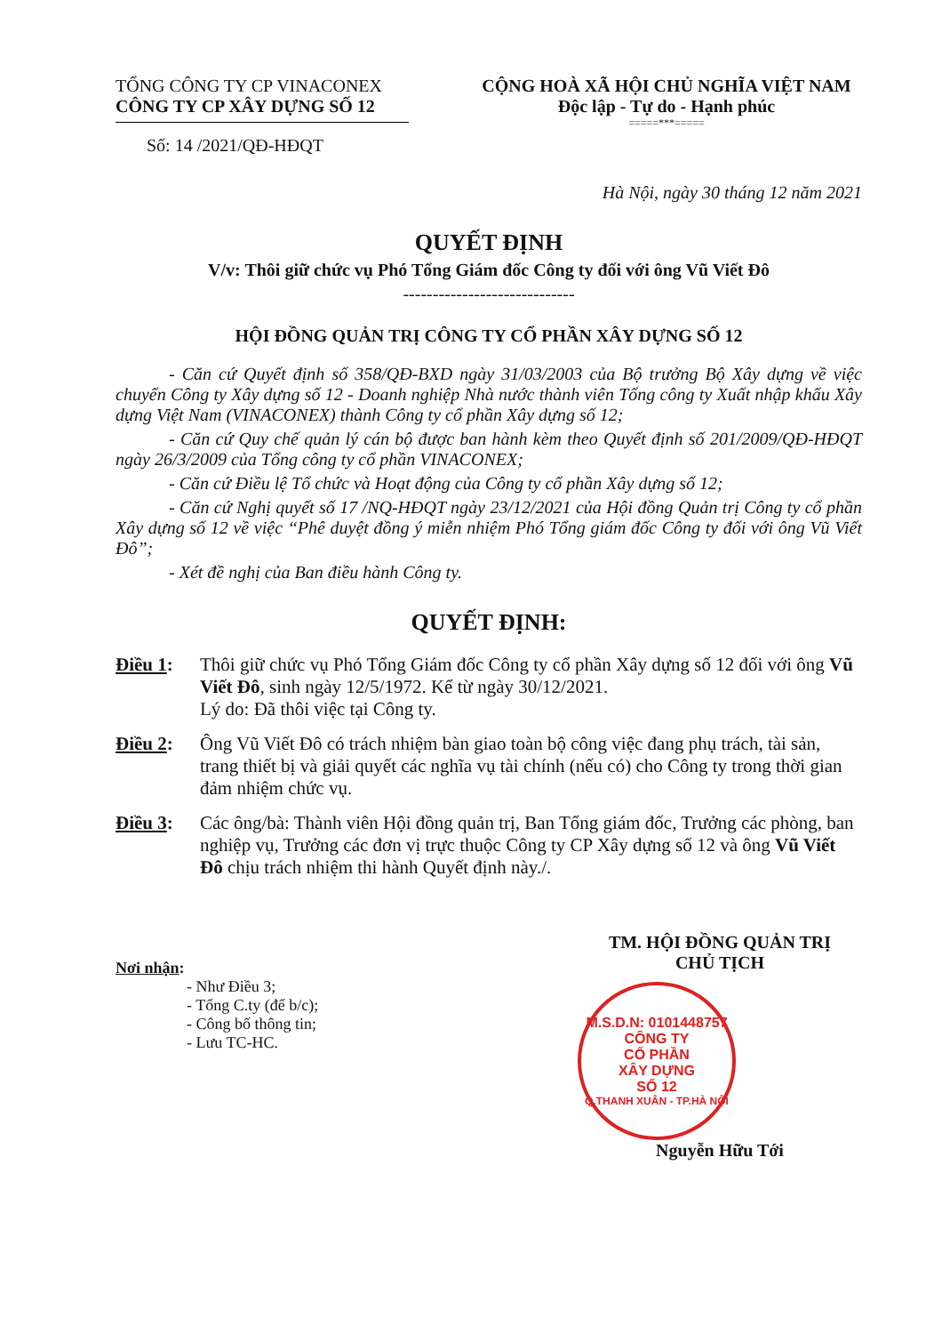TỔNG CÔNG TY CP VINACONEX
CÔNG TY CP XÂY DỰNG SỐ 12
Số: 14 /2021/QĐ-HĐQT
CỘNG HOÀ XÃ HỘI CHỦ NGHĨA VIỆT NAM
Độc lập - Tự do - Hạnh phúc
=====***=====
Hà Nội, ngày 30 tháng 12 năm 2021
QUYẾT ĐỊNH
V/v: Thôi giữ chức vụ Phó Tổng Giám đốc Công ty đối với ông Vũ Viết Đô
-----------------------------
HỘI ĐỒNG QUẢN TRỊ CÔNG TY CỔ PHẦN XÂY DỰNG SỐ 12
- Căn cứ Quyết định số 358/QĐ-BXD ngày 31/03/2003 của Bộ trưởng Bộ Xây dựng về việc chuyển Công ty Xây dựng số 12 - Doanh nghiệp Nhà nước thành viên Tổng công ty Xuất nhập khẩu Xây dựng Việt Nam (VINACONEX) thành Công ty cổ phần Xây dựng số 12;
- Căn cứ Quy chế quản lý cán bộ được ban hành kèm theo Quyết định số 201/2009/QĐ-HĐQT ngày 26/3/2009 của Tổng công ty cổ phần VINACONEX;
- Căn cứ Điều lệ Tổ chức và Hoạt động của Công ty cổ phần Xây dựng số 12;
- Căn cứ Nghị quyết số 17 /NQ-HĐQT ngày 23/12/2021 của Hội đồng Quản trị Công ty cổ phần Xây dựng số 12 về việc “Phê duyệt đồng ý miễn nhiệm Phó Tổng giám đốc Công ty đối với ông Vũ Viết Đô”;
- Xét đề nghị của Ban điều hành Công ty.
QUYẾT ĐỊNH:
Điều 1: Thôi giữ chức vụ Phó Tổng Giám đốc Công ty cổ phần Xây dựng số 12 đối với ông Vũ Viết Đô, sinh ngày 12/5/1972. Kể từ ngày 30/12/2021.
Lý do: Đã thôi việc tại Công ty.
Điều 2: Ông Vũ Viết Đô có trách nhiệm bàn giao toàn bộ công việc đang phụ trách, tài sản, trang thiết bị và giải quyết các nghĩa vụ tài chính (nếu có) cho Công ty trong thời gian đảm nhiệm chức vụ.
Điều 3: Các ông/bà: Thành viên Hội đồng quản trị, Ban Tổng giám đốc, Trưởng các phòng, ban nghiệp vụ, Trưởng các đơn vị trực thuộc Công ty CP Xây dựng số 12 và ông Vũ Viết Đô chịu trách nhiệm thi hành Quyết định này./.
Nơi nhận:
- Như Điều 3;
- Tổng C.ty (để b/c);
- Công bố thông tin;
- Lưu TC-HC.
TM. HỘI ĐỒNG QUẢN TRỊ
CHỦ TỊCH
M.S.D.N: 0101448757
CÔNG TY
CỔ PHẦN
XÂY DỰNG
SỐ 12
Q.THANH XUÂN - TP.HÀ NỘI
Nguyễn Hữu Tới